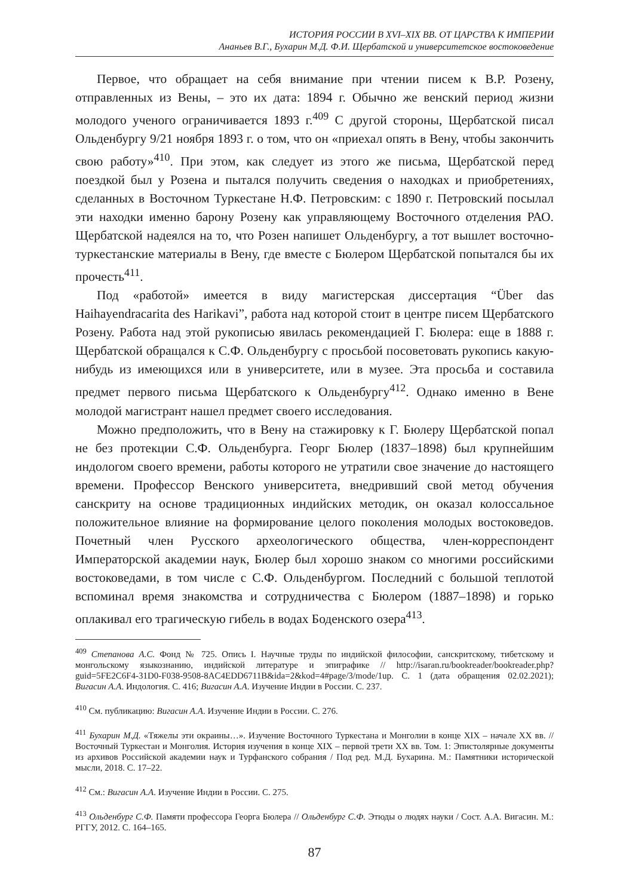ИСТОРИЯ РОССИИ В XVI–XIX ВВ. ОТ ЦАРСТВА К ИМПЕРИИ
Ананьев В.Г., Бухарин М.Д. Ф.И. Щербатской и университетское востоковедение
Первое, что обращает на себя внимание при чтении писем к В.Р. Розену, отправленных из Вены, – это их дата: 1894 г. Обычно же венский период жизни молодого ученого ограничивается 1893 г.<sup>409</sup> С другой стороны, Щербатской писал Ольденбургу 9/21 ноября 1893 г. о том, что он «приехал опять в Вену, чтобы закончить свою работу»<sup>410</sup>. При этом, как следует из этого же письма, Щербатской перед поездкой был у Розена и пытался получить сведения о находках и приобретениях, сделанных в Восточном Туркестане Н.Ф. Петровским: с 1890 г. Петровский посылал эти находки именно барону Розену как управляющему Восточного отделения РАО. Щербатской надеялся на то, что Розен напишет Ольденбургу, а тот вышлет восточно-туркестанские материалы в Вену, где вместе с Бюлером Щербатской попытался бы их прочесть<sup>411</sup>.
Под «работой» имеется в виду магистерская диссертация “Über das Haihayendracarita des Harikavi”, работа над которой стоит в центре писем Щербатского Розену. Работа над этой рукописью явилась рекомендацией Г. Бюлера: еще в 1888 г. Щербатской обращался к С.Ф. Ольденбургу с просьбой посоветовать рукопись какую-нибудь из имеющихся или в университете, или в музее. Эта просьба и составила предмет первого письма Щербатского к Ольденбургу<sup>412</sup>. Однако именно в Вене молодой магистрант нашел предмет своего исследования.
Можно предположить, что в Вену на стажировку к Г. Бюлеру Щербатской попал не без протекции С.Ф. Ольденбурга. Георг Бюлер (1837–1898) был крупнейшим индологом своего времени, работы которого не утратили свое значение до настоящего времени. Профессор Венского университета, внедривший свой метод обучения санскриту на основе традиционных индийских методик, он оказал колоссальное положительное влияние на формирование целого поколения молодых востоковедов. Почетный член Русского археологического общества, член-корреспондент Императорской академии наук, Бюлер был хорошо знаком со многими российскими востоковедами, в том числе с С.Ф. Ольденбургом. Последний с большой теплотой вспоминал время знакомства и сотрудничества с Бюлером (1887–1898) и горько оплакивал его трагическую гибель в водах Боденского озера<sup>413</sup>.
<sup>409</sup> Степанова А.С. Фонд № 725. Опись I. Научные труды по индийской философии, санскритскому, тибетскому и монгольскому языкознанию, индийской литературе и эпиграфике // http://isaran.ru/bookreader/bookreader.php?guid=5FE2C6F4-31D0-F038-9508-8AC4EDD6711B&ida=2&kod=4#page/3/mode/1up. С. 1 (дата обращения 02.02.2021); Вигасин А.А. Индология. С. 416; Вигасин А.А. Изучение Индии в России. С. 237.
<sup>410</sup> См. публикацию: Вигасин А.А. Изучение Индии в России. С. 276.
<sup>411</sup> Бухарин М.Д. «Тяжелы эти окраины…». Изучение Восточного Туркестана и Монголии в конце XIX – начале XX вв. // Восточный Туркестан и Монголия. История изучения в конце XIX – первой трети XX вв. Том. 1: Эпистолярные документы из архивов Российской академии наук и Турфанского собрания / Под ред. М.Д. Бухарина. М.: Памятники исторической мысли, 2018. С. 17–22.
<sup>412</sup> См.: Вигасин А.А. Изучение Индии в России. С. 275.
<sup>413</sup> Ольденбург С.Ф. Памяти профессора Георга Бюлера // Ольденбург С.Ф. Этюды о людях науки / Сост. А.А. Вигасин. М.: РГГУ, 2012. С. 164–165.
87